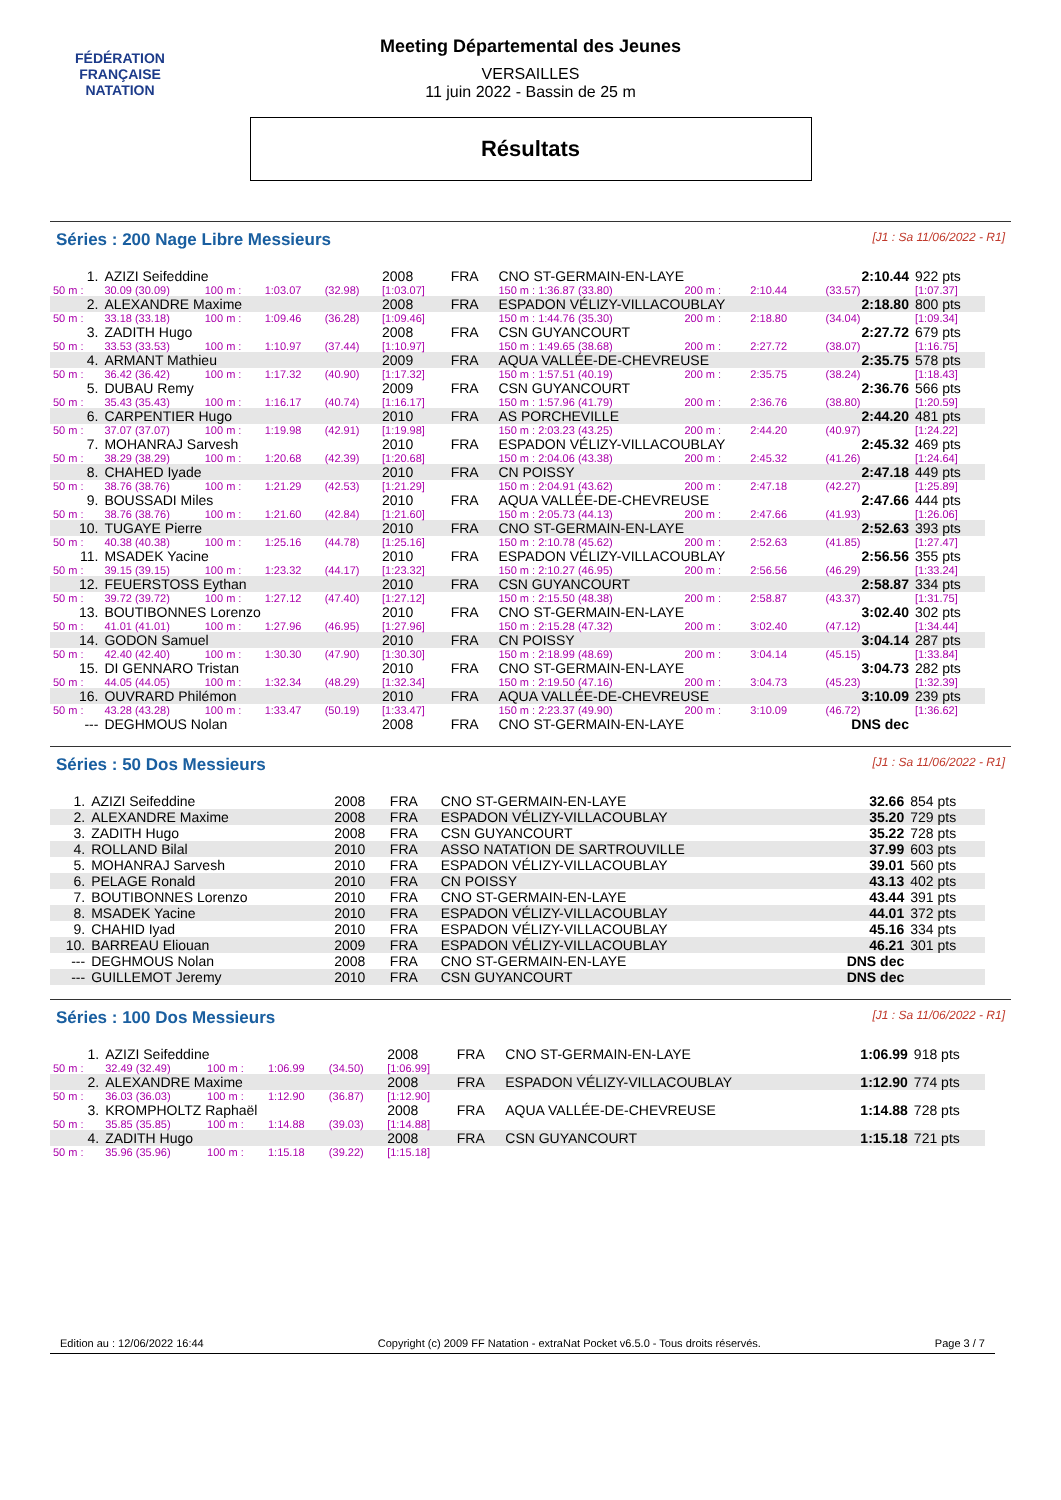FÉDÉRATION FRANÇAISE
NATATION
Meeting Départemental des Jeunes
VERSAILLES
11 juin 2022 - Bassin de 25 m
Résultats
Séries : 200 Nage Libre Messieurs [J1 : Sa 11/06/2022 - R1]
| 1. | AZIZI Seifeddine | | | | 2008 | FRA | CNO ST-GERMAIN-EN-LAYE | | | | 2:10.44 | 922 pts |
| 50 m : | 30.09 (30.09) | 100 m : | 1:03.07 | (32.98) | [1:03.07] | | 150 m : 1:36.87 (33.80) | 200 m : | 2:10.44 | | (33.57) | [1:07.37] |
| 2. | ALEXANDRE Maxime | | | | 2008 | FRA | ESPADON VÉLIZY-VILLACOUBLAY | | | | 2:18.80 | 800 pts |
| 50 m : | 33.18 (33.18) | 100 m : | 1:09.46 | (36.28) | [1:09.46] | | 150 m : 1:44.76 (35.30) | 200 m : | 2:18.80 | | (34.04) | [1:09.34] |
| 3. | ZADITH Hugo | | | | 2008 | FRA | CSN GUYANCOURT | | | | 2:27.72 | 679 pts |
| 50 m : | 33.53 (33.53) | 100 m : | 1:10.97 | (37.44) | [1:10.97] | | 150 m : 1:49.65 (38.68) | 200 m : | 2:27.72 | | (38.07) | [1:16.75] |
| 4. | ARMANT Mathieu | | | | 2009 | FRA | AQUA VALLÉE-DE-CHEVREUSE | | | | 2:35.75 | 578 pts |
| 50 m : | 36.42 (36.42) | 100 m : | 1:17.32 | (40.90) | [1:17.32] | | 150 m : 1:57.51 (40.19) | 200 m : | 2:35.75 | | (38.24) | [1:18.43] |
| 5. | DUBAU Remy | | | | 2009 | FRA | CSN GUYANCOURT | | | | 2:36.76 | 566 pts |
| 50 m : | 35.43 (35.43) | 100 m : | 1:16.17 | (40.74) | [1:16.17] | | 150 m : 1:57.96 (41.79) | 200 m : | 2:36.76 | | (38.80) | [1:20.59] |
| 6. | CARPENTIER Hugo | | | | 2010 | FRA | AS PORCHEVILLE | | | | 2:44.20 | 481 pts |
| 50 m : | 37.07 (37.07) | 100 m : | 1:19.98 | (42.91) | [1:19.98] | | 150 m : 2:03.23 (43.25) | 200 m : | 2:44.20 | | (40.97) | [1:24.22] |
| 7. | MOHANRAJ Sarvesh | | | | 2010 | FRA | ESPADON VÉLIZY-VILLACOUBLAY | | | | 2:45.32 | 469 pts |
| 50 m : | 38.29 (38.29) | 100 m : | 1:20.68 | (42.39) | [1:20.68] | | 150 m : 2:04.06 (43.38) | 200 m : | 2:45.32 | | (41.26) | [1:24.64] |
| 8. | CHAHED Iyade | | | | 2010 | FRA | CN POISSY | | | | 2:47.18 | 449 pts |
| 50 m : | 38.76 (38.76) | 100 m : | 1:21.29 | (42.53) | [1:21.29] | | 150 m : 2:04.91 (43.62) | 200 m : | 2:47.18 | | (42.27) | [1:25.89] |
| 9. | BOUSSADI Miles | | | | 2010 | FRA | AQUA VALLÉE-DE-CHEVREUSE | | | | 2:47.66 | 444 pts |
| 50 m : | 38.76 (38.76) | 100 m : | 1:21.60 | (42.84) | [1:21.60] | | 150 m : 2:05.73 (44.13) | 200 m : | 2:47.66 | | (41.93) | [1:26.06] |
| 10. | TUGAYE Pierre | | | | 2010 | FRA | CNO ST-GERMAIN-EN-LAYE | | | | 2:52.63 | 393 pts |
| 50 m : | 40.38 (40.38) | 100 m : | 1:25.16 | (44.78) | [1:25.16] | | 150 m : 2:10.78 (45.62) | 200 m : | 2:52.63 | | (41.85) | [1:27.47] |
| 11. | MSADEK Yacine | | | | 2010 | FRA | ESPADON VÉLIZY-VILLACOUBLAY | | | | 2:56.56 | 355 pts |
| 50 m : | 39.15 (39.15) | 100 m : | 1:23.32 | (44.17) | [1:23.32] | | 150 m : 2:10.27 (46.95) | 200 m : | 2:56.56 | | (46.29) | [1:33.24] |
| 12. | FEUERSTOSS Eythan | | | | 2010 | FRA | CSN GUYANCOURT | | | | 2:58.87 | 334 pts |
| 50 m : | 39.72 (39.72) | 100 m : | 1:27.12 | (47.40) | [1:27.12] | | 150 m : 2:15.50 (48.38) | 200 m : | 2:58.87 | | (43.37) | [1:31.75] |
| 13. | BOUTIBONNES Lorenzo | | | | 2010 | FRA | CNO ST-GERMAIN-EN-LAYE | | | | 3:02.40 | 302 pts |
| 50 m : | 41.01 (41.01) | 100 m : | 1:27.96 | (46.95) | [1:27.96] | | 150 m : 2:15.28 (47.32) | 200 m : | 3:02.40 | | (47.12) | [1:34.44] |
| 14. | GODON Samuel | | | | 2010 | FRA | CN POISSY | | | | 3:04.14 | 287 pts |
| 50 m : | 42.40 (42.40) | 100 m : | 1:30.30 | (47.90) | [1:30.30] | | 150 m : 2:18.99 (48.69) | 200 m : | 3:04.14 | | (45.15) | [1:33.84] |
| 15. | DI GENNARO Tristan | | | | 2010 | FRA | CNO ST-GERMAIN-EN-LAYE | | | | 3:04.73 | 282 pts |
| 50 m : | 44.05 (44.05) | 100 m : | 1:32.34 | (48.29) | [1:32.34] | | 150 m : 2:19.50 (47.16) | 200 m : | 3:04.73 | | (45.23) | [1:32.39] |
| 16. | OUVRARD Philémon | | | | 2010 | FRA | AQUA VALLÉE-DE-CHEVREUSE | | | | 3:10.09 | 239 pts |
| 50 m : | 43.28 (43.28) | 100 m : | 1:33.47 | (50.19) | [1:33.47] | | 150 m : 2:23.37 (49.90) | 200 m : | 3:10.09 | | (46.72) | [1:36.62] |
| --- | DEGHMOUS Nolan | | | | 2008 | FRA | CNO ST-GERMAIN-EN-LAYE | | | | DNS dec | |
Séries : 50 Dos Messieurs [J1 : Sa 11/06/2022 - R1]
| 1. | AZIZI Seifeddine | 2008 | FRA | CNO ST-GERMAIN-EN-LAYE | 32.66 | 854 pts |
| 2. | ALEXANDRE Maxime | 2008 | FRA | ESPADON VÉLIZY-VILLACOUBLAY | 35.20 | 729 pts |
| 3. | ZADITH Hugo | 2008 | FRA | CSN GUYANCOURT | 35.22 | 728 pts |
| 4. | ROLLAND Bilal | 2010 | FRA | ASSO NATATION DE SARTROUVILLE | 37.99 | 603 pts |
| 5. | MOHANRAJ Sarvesh | 2010 | FRA | ESPADON VÉLIZY-VILLACOUBLAY | 39.01 | 560 pts |
| 6. | PELAGE Ronald | 2010 | FRA | CN POISSY | 43.13 | 402 pts |
| 7. | BOUTIBONNES Lorenzo | 2010 | FRA | CNO ST-GERMAIN-EN-LAYE | 43.44 | 391 pts |
| 8. | MSADEK Yacine | 2010 | FRA | ESPADON VÉLIZY-VILLACOUBLAY | 44.01 | 372 pts |
| 9. | CHAHID Iyad | 2010 | FRA | ESPADON VÉLIZY-VILLACOUBLAY | 45.16 | 334 pts |
| 10. | BARREAU Eliouan | 2009 | FRA | ESPADON VÉLIZY-VILLACOUBLAY | 46.21 | 301 pts |
| --- | DEGHMOUS Nolan | 2008 | FRA | CNO ST-GERMAIN-EN-LAYE | DNS dec | |
| --- | GUILLEMOT Jeremy | 2010 | FRA | CSN GUYANCOURT | DNS dec | |
Séries : 100 Dos Messieurs [J1 : Sa 11/06/2022 - R1]
| 1. | AZIZI Seifeddine | | | | 2008 | FRA | CNO ST-GERMAIN-EN-LAYE | 1:06.99 | 918 pts |
| 50 m : | 32.49 (32.49) | 100 m : | 1:06.99 | (34.50) | [1:06.99] | | | | |
| 2. | ALEXANDRE Maxime | | | | 2008 | FRA | ESPADON VÉLIZY-VILLACOUBLAY | 1:12.90 | 774 pts |
| 50 m : | 36.03 (36.03) | 100 m : | 1:12.90 | (36.87) | [1:12.90] | | | | |
| 3. | KROMPHOLTZ Raphaël | | | | 2008 | FRA | AQUA VALLÉE-DE-CHEVREUSE | 1:14.88 | 728 pts |
| 50 m : | 35.85 (35.85) | 100 m : | 1:14.88 | (39.03) | [1:14.88] | | | | |
| 4. | ZADITH Hugo | | | | 2008 | FRA | CSN GUYANCOURT | 1:15.18 | 721 pts |
| 50 m : | 35.96 (35.96) | 100 m : | 1:15.18 | (39.22) | [1:15.18] | | | | |
Edition au : 12/06/2022 16:44 Copyright (c) 2009 FF Natation - extraNat Pocket v6.5.0 - Tous droits réservés. Page 3 / 7